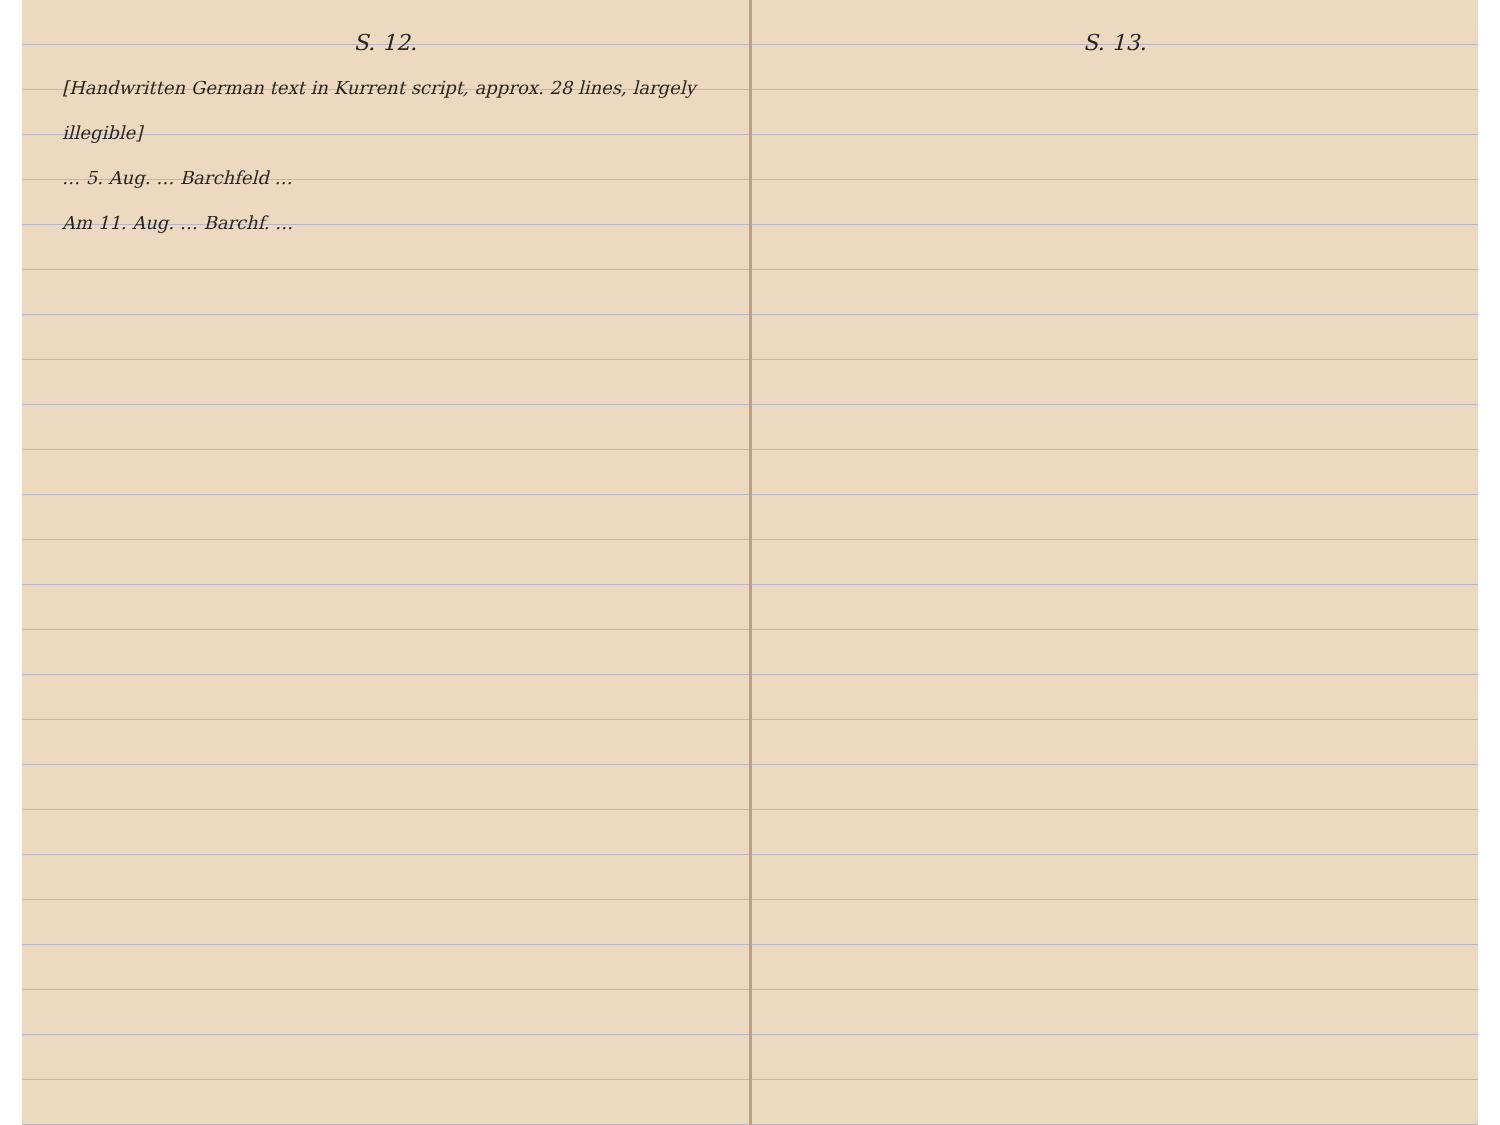S. 12.
[Handwritten German text in Kurrent script, approx. 28 lines, largely illegible]
… 5. Aug. … Barchfeld …
Am 11. Aug. … Barchf. …
S. 13.